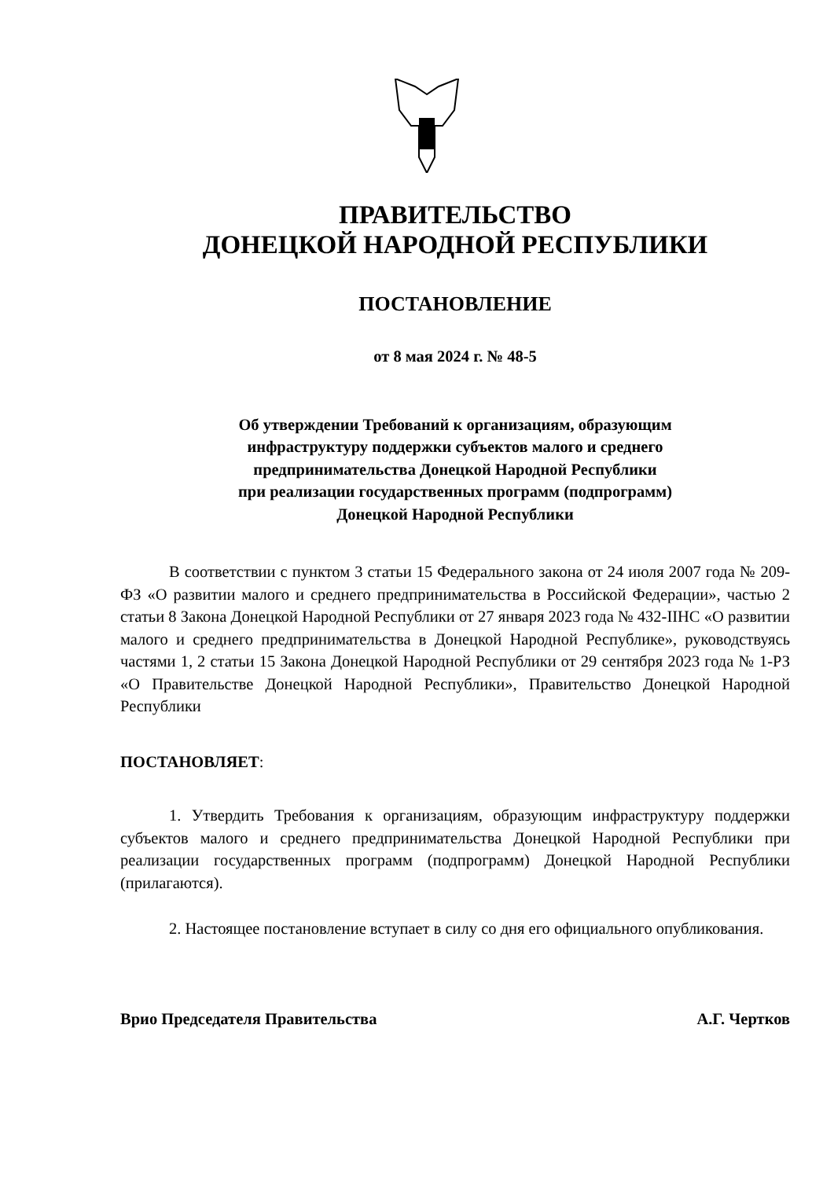ПРАВИТЕЛЬСТВО
ДОНЕЦКОЙ НАРОДНОЙ РЕСПУБЛИКИ
ПОСТАНОВЛЕНИЕ
от 8 мая 2024 г. № 48-5
Об утверждении Требований к организациям, образующим
инфраструктуру поддержки субъектов малого и среднего
предпринимательства Донецкой Народной Республики
при реализации государственных программ (подпрограмм)
Донецкой Народной Республики
В соответствии с пунктом 3 статьи 15 Федерального закона от 24 июля 2007 года № 209-ФЗ «О развитии малого и среднего предпринимательства в Российской Федерации», частью 2 статьи 8 Закона Донецкой Народной Республики от 27 января 2023 года № 432-IIНС «О развитии малого и среднего предпринимательства в Донецкой Народной Республике», руководствуясь частями 1, 2 статьи 15 Закона Донецкой Народной Республики от 29 сентября 2023 года № 1-РЗ «О Правительстве Донецкой Народной Республики», Правительство Донецкой Народной Республики
ПОСТАНОВЛЯЕТ:
1. Утвердить Требования к организациям, образующим инфраструктуру поддержки субъектов малого и среднего предпринимательства Донецкой Народной Республики при реализации государственных программ (подпрограмм) Донецкой Народной Республики (прилагаются).
2. Настоящее постановление вступает в силу со дня его официального опубликования.
Врио Председателя Правительства А.Г. Чертков